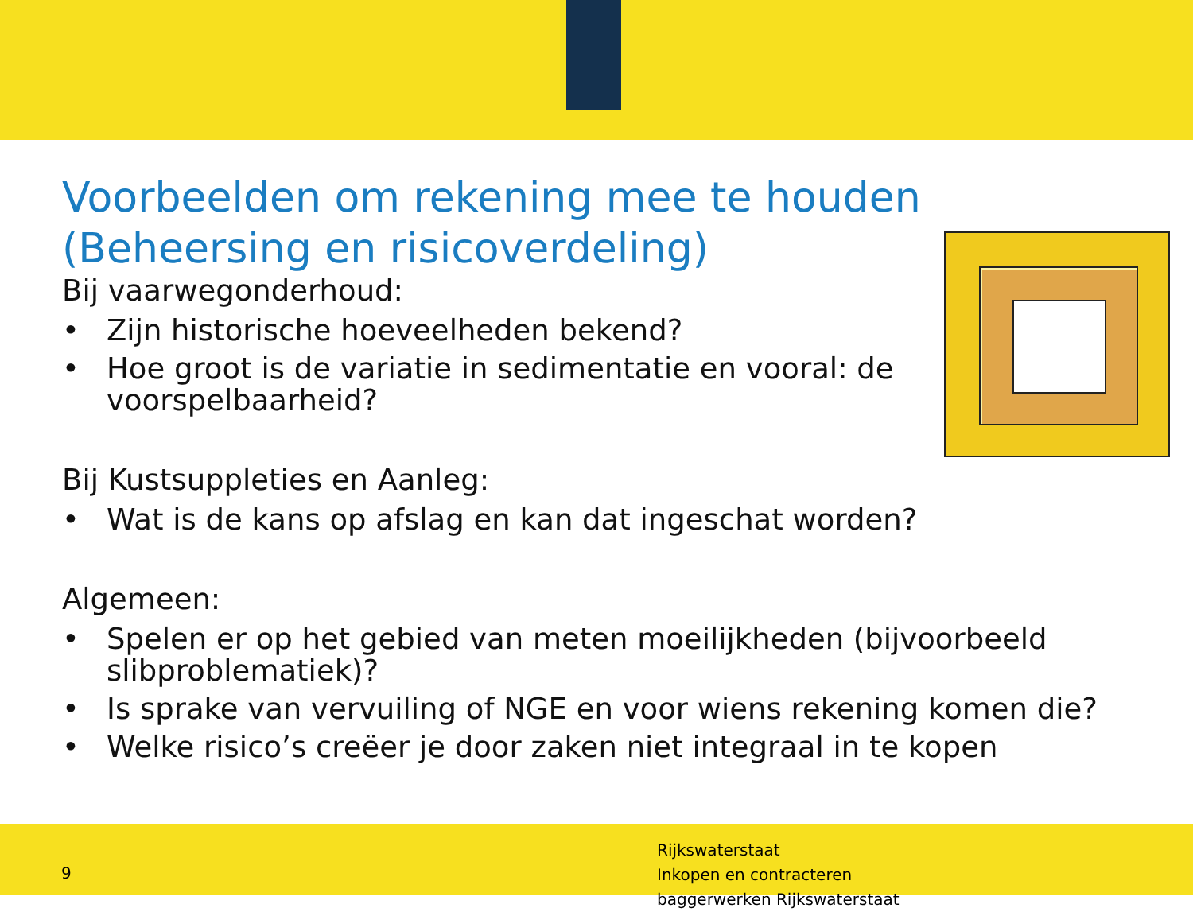Voorbeelden om rekening mee te houden
(Beheersing en risicoverdeling)
Bij vaarwegonderhoud:
• Zijn historische hoeveelheden bekend?
• Hoe groot is de variatie in sedimentatie en vooral: de
voorspelbaarheid?
Bij Kustsuppleties en Aanleg:
• Wat is de kans op afslag en kan dat ingeschat worden?
Algemeen:
• Spelen er op het gebied van meten moeilijkheden (bijvoorbeeld slibproblematiek)?
• Is sprake van vervuiling of NGE en voor wiens rekening komen die?
• Welke risico’s creëer je door zaken niet integraal in te kopen
9
Rijkswaterstaat
Inkopen en contracteren
baggerwerken Rijkswaterstaat